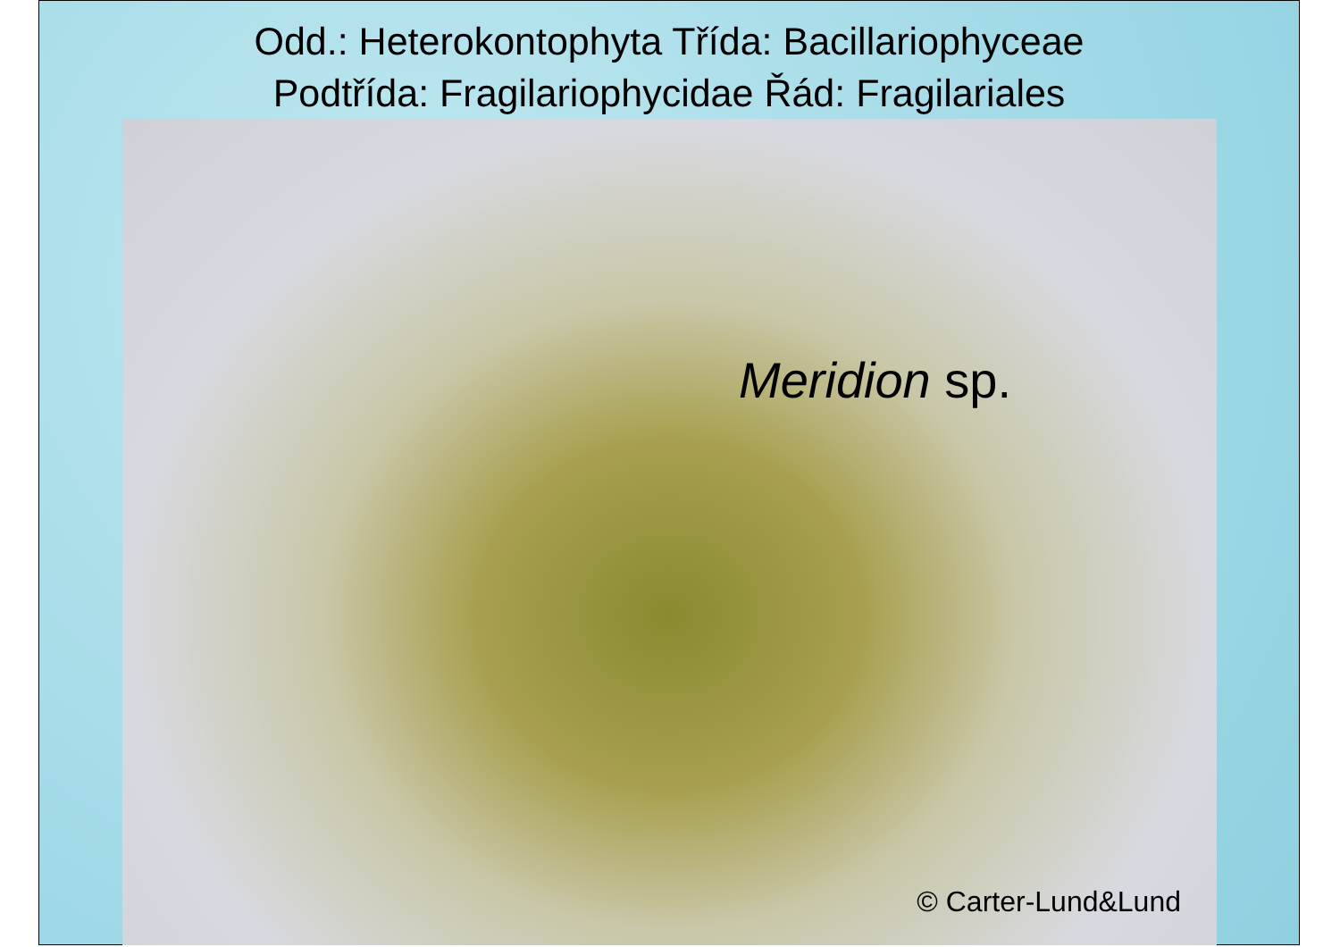Odd.: Heterokontophyta Třída: Bacillariophyceae
Podtřída: Fragilariophycidae Řád: Fragilariales
Meridion sp.
© Carter-Lund&Lund